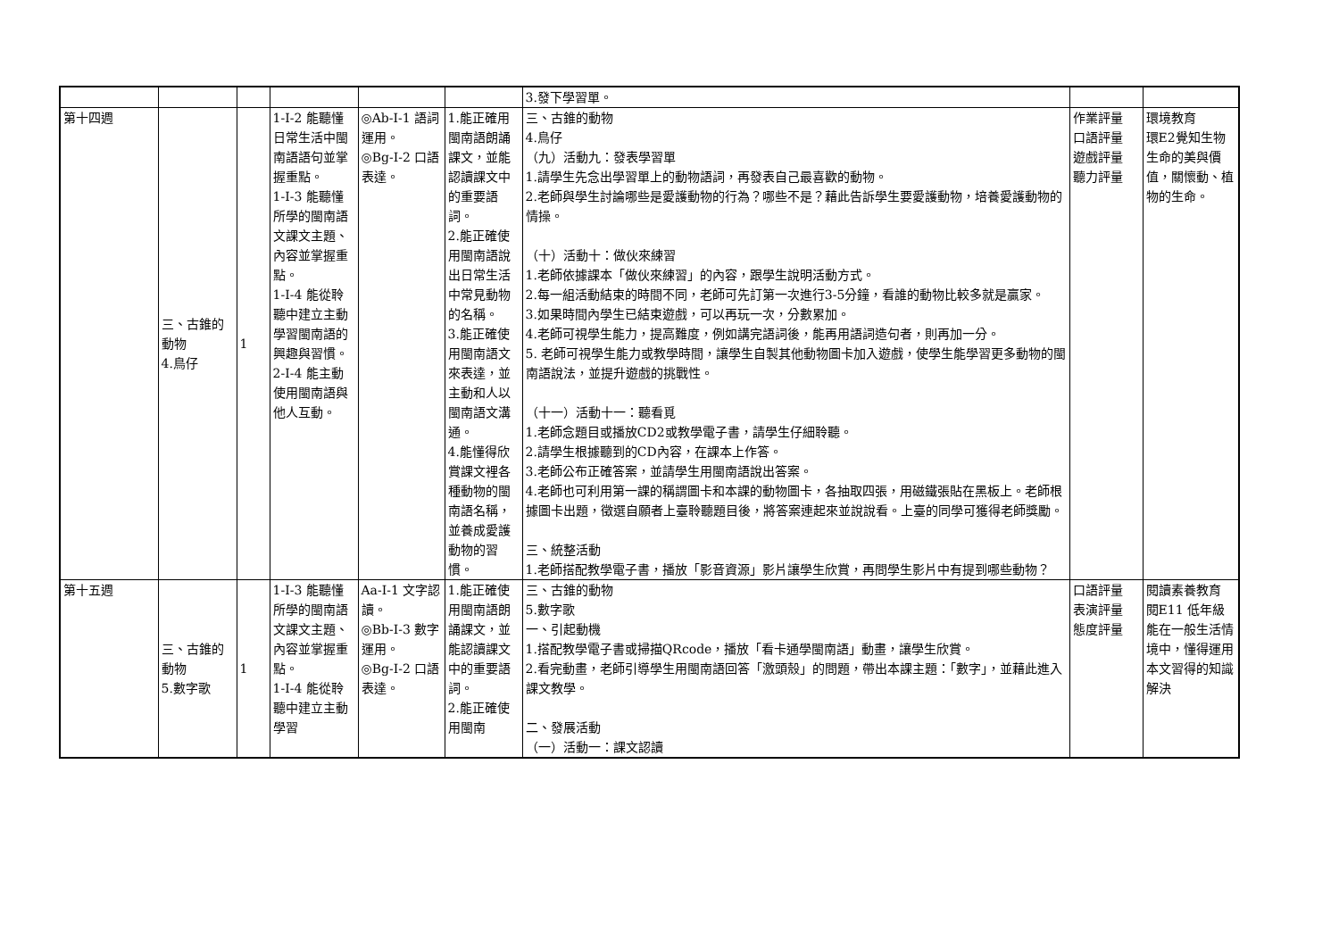| | | | | | | 3.發下學習單。 | | |
| 第十四週 | 三、古錐的動物 4.鳥仔 | 1 | 1-Ⅰ-2 能聽懂日常生活中閩南語語句並掌握重點。 1-Ⅰ-3 能聽懂所學的閩南語文課文主題、內容並掌握重點。 1-Ⅰ-4 能從聆聽中建立主動學習閩南語的興趣與習慣。 2-Ⅰ-4 能主動使用閩南語與他人互動。 | ◎Ab-Ⅰ-1 語詞運用。 ◎Bg-Ⅰ-2 口語表達。 | 1.能正確用閩南語朗誦課文，並能認讀課文中的重要語詞。 2.能正確使用閩南語說出日常生活中常見動物的名稱。 3.能正確使用閩南語文來表達，並主動和人以閩南語文溝通。 4.能懂得欣賞課文裡各種動物的閩南語名稱，並養成愛護動物的習慣。 | 三、古錐的動物 4.鳥仔 （九）活動九：發表學習單 1.請學生先念出學習單上的動物語詞，再發表自己最喜歡的動物。 2.老師與學生討論哪些是愛護動物的行為？哪些不是？藉此告訴學生要愛護動物，培養愛護動物的情操。 （十）活動十：做伙來練習 1.老師依據課本「做伙來練習」的內容，跟學生說明活動方式。 2.每一組活動結束的時間不同，老師可先訂第一次進行3-5分鐘，看誰的動物比較多就是贏家。 3.如果時間內學生已結束遊戲，可以再玩一次，分數累加。 4.老師可視學生能力，提高難度，例如講完語詞後，能再用語詞造句者，則再加一分。 5. 老師可視學生能力或教學時間，讓學生自製其他動物圖卡加入遊戲，使學生能學習更多動物的閩南語說法，並提升遊戲的挑戰性。 （十一）活動十一：聽看覓 1.老師念題目或播放CD2或教學電子書，請學生仔細聆聽。 2.請學生根據聽到的CD內容，在課本上作答。 3.老師公布正確答案，並請學生用閩南語說出答案。 4.老師也可利用第一課的稱謂圖卡和本課的動物圖卡，各抽取四張，用磁鐵張貼在黑板上。老師根據圖卡出題，徵選自願者上臺聆聽題目後，將答案連起來並說說看。上臺的同學可獲得老師獎勵。 三、統整活動 1.老師搭配教學電子書，播放「影音資源」影片讓學生欣賞，再問學生影片中有提到哪些動物？ | 作業評量 口語評量 遊戲評量 聽力評量 | 環境教育 環E2覺知生物生命的美與價值，關懷動、植物的生命。 |
| 第十五週 | 三、古錐的動物 5.數字歌 | 1 | 1-Ⅰ-3 能聽懂所學的閩南語文課文主題、內容並掌握重點。 1-Ⅰ-4 能從聆聽中建立主動學習 | Aa-Ⅰ-1 文字認讀。 ◎Bb-Ⅰ-3 數字運用。 ◎Bg-Ⅰ-2 口語表達。 | 1.能正確使用閩南語朗誦課文，並能認讀課文中的重要語詞。 2.能正確使用閩南 | 三、古錐的動物 5.數字歌 一、引起動機 1.搭配教學電子書或掃描QRcode，播放「看卡通學閩南語」動畫，讓學生欣賞。 2.看完動畫，老師引導學生用閩南語回答「激頭殼」的問題，帶出本課主題：「數字」，並藉此進入課文教學。 二、發展活動 （一）活動一：課文認讀 | 口語評量 表演評量 態度評量 | 閱讀素養教育 閱E11 低年級能在一般生活情境中，懂得運用本文習得的知識解決 |